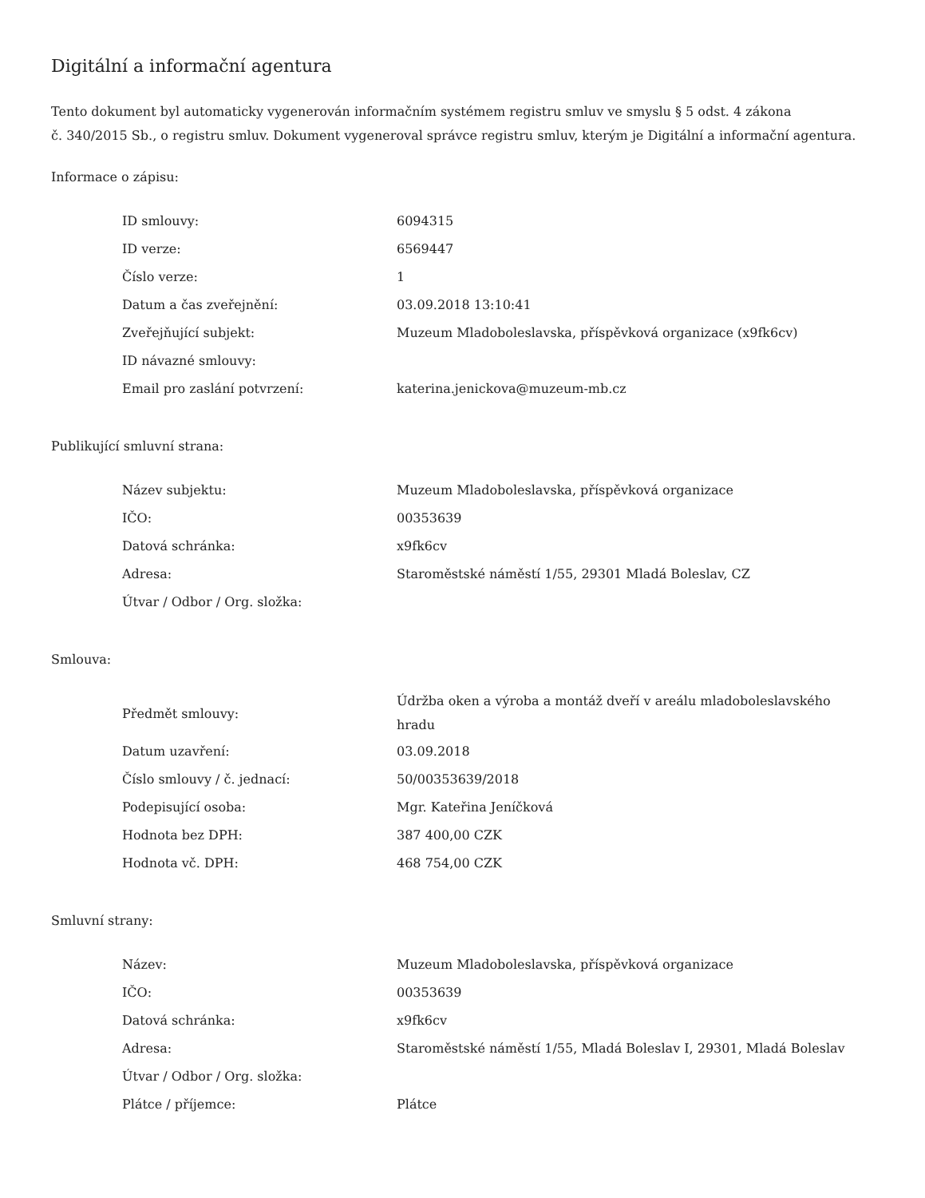Digitální a informační agentura
Tento dokument byl automaticky vygenerován informačním systémem registru smluv ve smyslu § 5 odst. 4 zákona
č. 340/2015 Sb., o registru smluv. Dokument vygeneroval správce registru smluv, kterým je Digitální a informační agentura.
Informace o zápisu:
| ID smlouvy: | 6094315 |
| ID verze: | 6569447 |
| Číslo verze: | 1 |
| Datum a čas zveřejnění: | 03.09.2018 13:10:41 |
| Zveřejňující subjekt: | Muzeum Mladoboleslavska, příspěvková organizace (x9fk6cv) |
| ID návazné smlouvy: | |
| Email pro zaslání potvrzení: | katerina.jenickova@muzeum-mb.cz |
Publikující smluvní strana:
| Název subjektu: | Muzeum Mladoboleslavska, příspěvková organizace |
| IČO: | 00353639 |
| Datová schránka: | x9fk6cv |
| Adresa: | Staroměstské náměstí 1/55, 29301 Mladá Boleslav, CZ |
| Útvar / Odbor / Org. složka: | |
Smlouva:
| Předmět smlouvy: | Údržba oken a výroba a montáž dveří v areálu mladoboleslavského hradu |
| Datum uzavření: | 03.09.2018 |
| Číslo smlouvy / č. jednací: | 50/00353639/2018 |
| Podepisující osoba: | Mgr. Kateřina Jeníčková |
| Hodnota bez DPH: | 387 400,00 CZK |
| Hodnota vč. DPH: | 468 754,00 CZK |
Smluvní strany:
| Název: | Muzeum Mladoboleslavska, příspěvková organizace |
| IČO: | 00353639 |
| Datová schránka: | x9fk6cv |
| Adresa: | Staroměstské náměstí 1/55, Mladá Boleslav I, 29301, Mladá Boleslav |
| Útvar / Odbor / Org. složka: | |
| Plátce / příjemce: | Plátce |